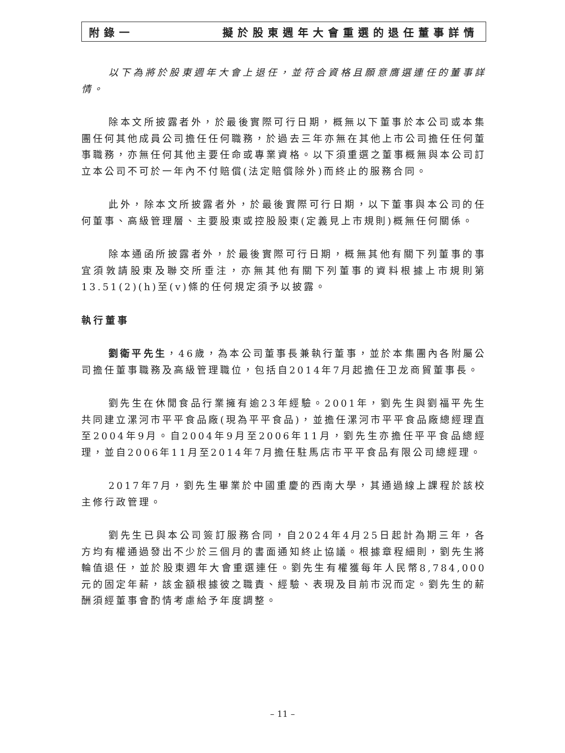附錄一 擬於股東週年大會重選的退任董事詳情
以下為將於股東週年大會上退任，並符合資格且願意膺選連任的董事詳情。
除本文所披露者外，於最後實際可行日期，概無以下董事於本公司或本集團任何其他成員公司擔任任何職務，於過去三年亦無在其他上市公司擔任任何董事職務，亦無任何其他主要任命或專業資格。以下須重選之董事概無與本公司訂立本公司不可於一年內不付賠償(法定賠償除外)而終止的服務合同。
此外，除本文所披露者外，於最後實際可行日期，以下董事與本公司的任何董事、高級管理層、主要股東或控股股東(定義見上市規則)概無任何關係。
除本通函所披露者外，於最後實際可行日期，概無其他有關下列董事的事宜須敦請股東及聯交所垂注，亦無其他有關下列董事的資料根據上市規則第13.51(2)(h)至(v)條的任何規定須予以披露。
執行董事
劉衛平先生，46歲，為本公司董事長兼執行董事，並於本集團內各附屬公司擔任董事職務及高級管理職位，包括自2014年7月起擔任卫龙商貿董事長。
劉先生在休閒食品行業擁有逾23年經驗。2001年，劉先生與劉福平先生共同建立漯河市平平食品廠(現為平平食品)，並擔任漯河市平平食品廠總經理直至2004年9月。自2004年9月至2006年11月，劉先生亦擔任平平食品總經理，並自2006年11月至2014年7月擔任駐馬店市平平食品有限公司總經理。
2017年7月，劉先生畢業於中國重慶的西南大學，其通過線上課程於該校主修行政管理。
劉先生已與本公司簽訂服務合同，自2024年4月25日起計為期三年，各方均有權通過發出不少於三個月的書面通知終止協議。根據章程細則，劉先生將輪值退任，並於股東週年大會重選連任。劉先生有權獲每年人民幣8,784,000元的固定年薪，該金額根據彼之職責、經驗、表現及目前市況而定。劉先生的薪酬須經董事會酌情考慮給予年度調整。
– 11 –